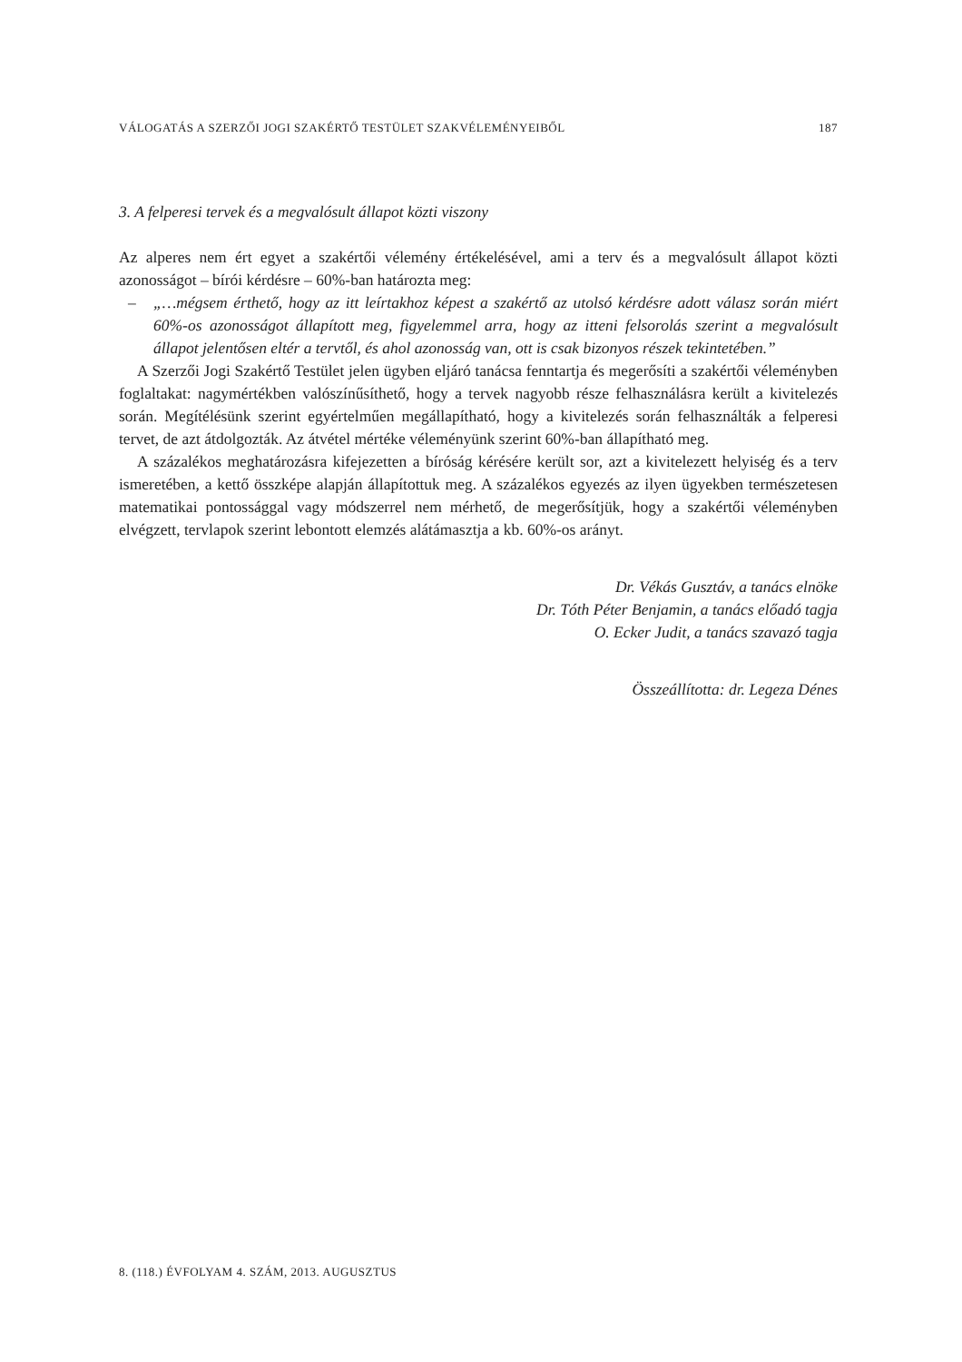VÁLOGATÁS A SZERZŐI JOGI SZAKÉRTŐ TESTÜLET SZAKVÉLEMÉNYEIBŐL 187
3. A felperesi tervek és a megvalósult állapot közti viszony
Az alperes nem ért egyet a szakértői vélemény értékelésével, ami a terv és a megvalósult állapot közti azonosságot – bírói kérdésre – 60%-ban határozta meg:
– „…mégsem érthető, hogy az itt leírtakhoz képest a szakértő az utolsó kérdésre adott válasz során miért 60%-os azonosságot állapított meg, figyelemmel arra, hogy az itteni felsorolás szerint a megvalósult állapot jelentősen eltér a tervtől, és ahol azonosság van, ott is csak bizonyos részek tekintetében.”
A Szerzői Jogi Szakértő Testület jelen ügyben eljáró tanácsa fenntartja és megerősíti a szakértői véleményben foglaltakat: nagymértékben valószínűsíthető, hogy a tervek nagyobb része felhasználásra került a kivitelezés során. Megítélésünk szerint egyértelműen megállapítható, hogy a kivitelezés során felhasználták a felperesi tervet, de azt átdolgozták. Az átvétel mértéke véleményünk szerint 60%-ban állapítható meg.
A százalékos meghatározásra kifejezetten a bíróság kérésére került sor, azt a kivitelezett helyiség és a terv ismeretében, a kettő összképe alapján állapítottuk meg. A százalékos egyezés az ilyen ügyekben természetesen matematikai pontossággal vagy módszerrel nem mérhető, de megerősítjük, hogy a szakértői véleményben elvégzett, tervlapok szerint lebontott elemzés alátámasztja a kb. 60%-os arányt.
Dr. Vékás Gusztáv, a tanács elnöke
Dr. Tóth Péter Benjamin, a tanács előadó tagja
O. Ecker Judit, a tanács szavazó tagja
Összeállította: dr. Legeza Dénes
8. (118.) ÉVFOLYAM 4. SZÁM, 2013. AUGUSZTUS